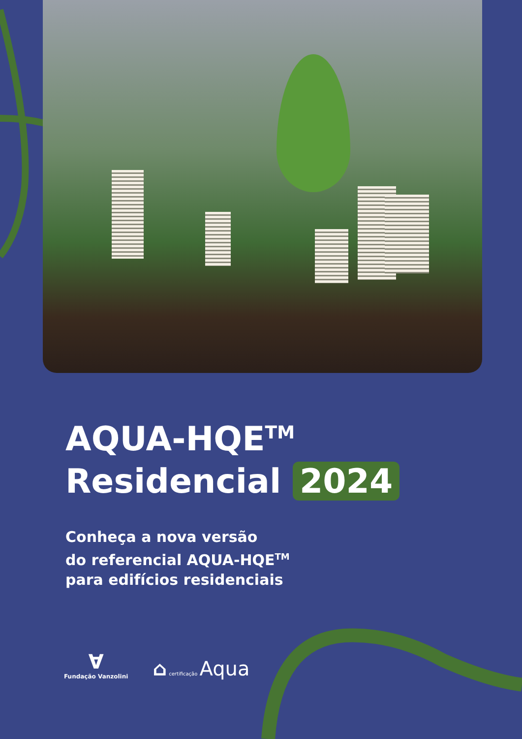AQUA-HQE<sup>TM</sup>
Residencial 2024
Conheça a nova versão
do referencial AQUA-HQE<sup>TM</sup>
para edifícios residenciais
∀
Fundação Vanzolini
⌂ certificação Aqua